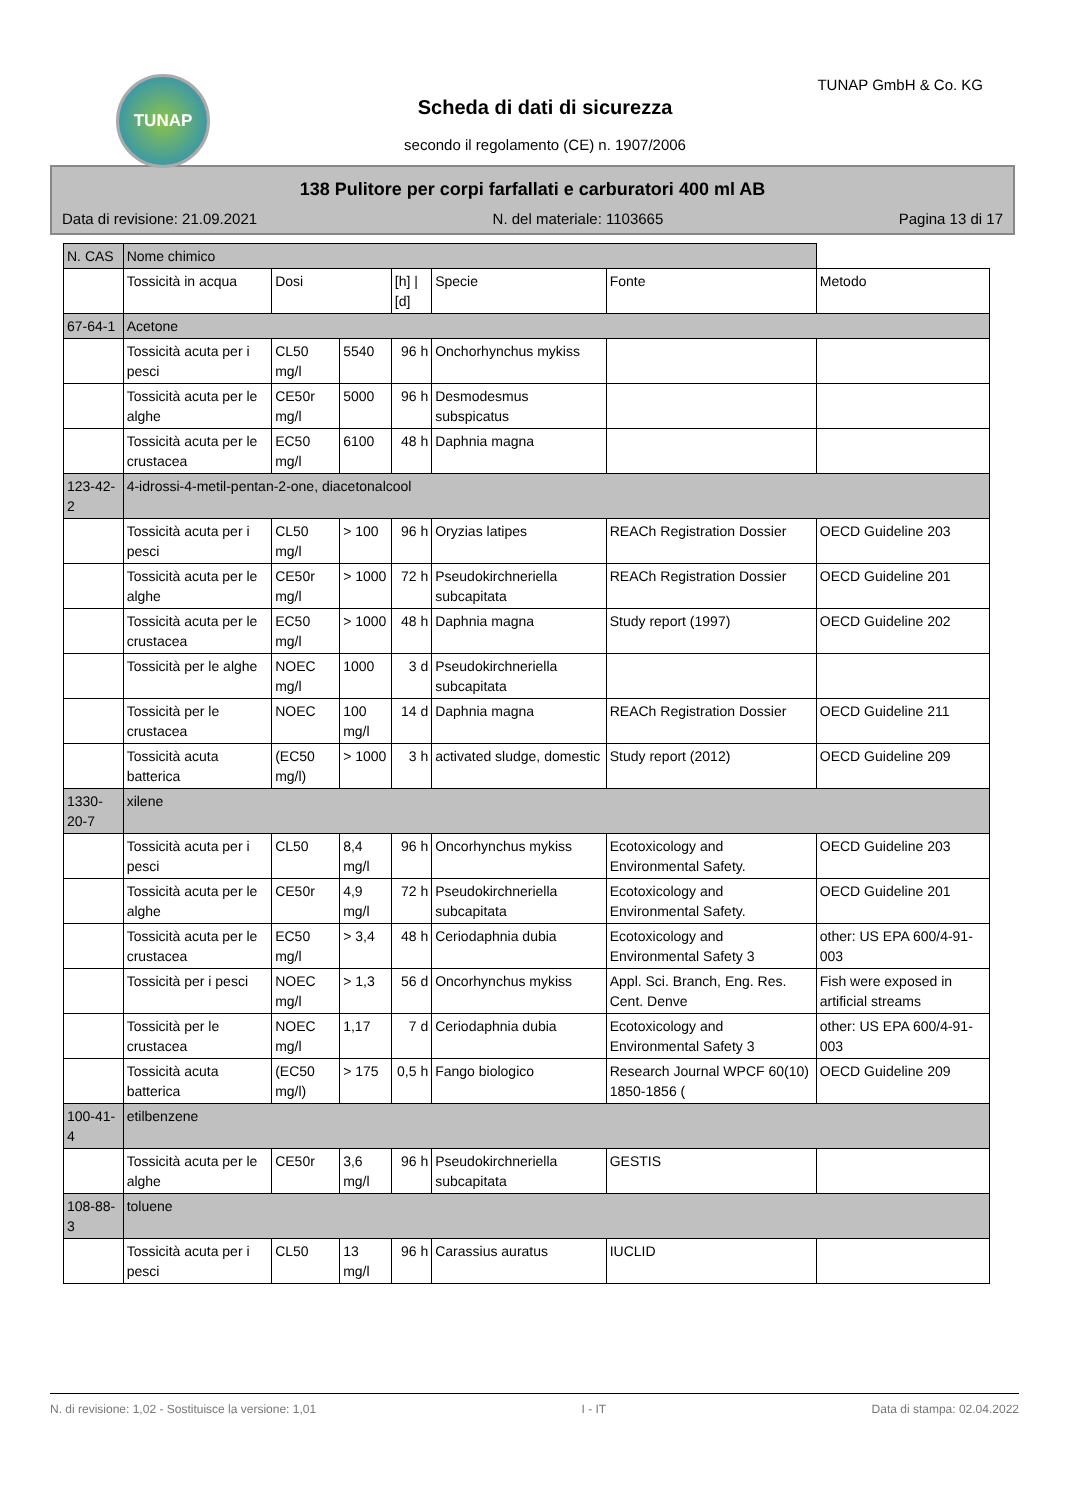TUNAP TUNAP GmbH & Co. KG
Scheda di dati di sicurezza
secondo il regolamento (CE) n. 1907/2006
138 Pulitore per corpi farfallati e carburatori 400 ml AB
Data di revisione: 21.09.2021 N. del materiale: 1103665 Pagina 13 di 17
| N. CAS | Nome chimico | | | | | | |
| --- | --- | --- | --- | --- | --- | --- | --- |
| | Tossicità in acqua | Dosi | | [h] / [d] | Specie | Fonte | Metodo |
| 67-64-1 | Acetone | | | | | | |
| | Tossicità acuta per i pesci | CL50 mg/l | 5540 | 96 h | Onchorhynchus mykiss | | |
| | Tossicità acuta per le alghe | CE50r mg/l | 5000 | 96 h | Desmodesmus subspicatus | | |
| | Tossicità acuta per le crustacea | EC50 mg/l | 6100 | 48 h | Daphnia magna | | |
| 123-42-2 | 4-idrossi-4-metil-pentan-2-one, diacetonalcool | | | | | | |
| | Tossicità acuta per i pesci | CL50 mg/l | > 100 | 96 h | Oryzias latipes | REACh Registration Dossier | OECD Guideline 203 |
| | Tossicità acuta per le alghe | CE50r mg/l | > 1000 | 72 h | Pseudokirchneriella subcapitata | REACh Registration Dossier | OECD Guideline 201 |
| | Tossicità acuta per le crustacea | EC50 mg/l | > 1000 | 48 h | Daphnia magna | Study report (1997) | OECD Guideline 202 |
| | Tossicità per le alghe | NOEC mg/l | 1000 | 3 d | Pseudokirchneriella subcapitata | | |
| | Tossicità per le crustacea | NOEC | 100 mg/l | 14 d | Daphnia magna | REACh Registration Dossier | OECD Guideline 211 |
| | Tossicità acuta batterica | (EC50 mg/l) | > 1000 | 3 h | activated sludge, domestic | Study report (2012) | OECD Guideline 209 |
| 1330-20-7 | xilene | | | | | | |
| | Tossicità acuta per i pesci | CL50 | 8,4 mg/l | 96 h | Oncorhynchus mykiss | Ecotoxicology and Environmental Safety. | OECD Guideline 203 |
| | Tossicità acuta per le alghe | CE50r | 4,9 mg/l | 72 h | Pseudokirchneriella subcapitata | Ecotoxicology and Environmental Safety. | OECD Guideline 201 |
| | Tossicità acuta per le crustacea | EC50 mg/l | > 3,4 | 48 h | Ceriodaphnia dubia | Ecotoxicology and Environmental Safety 3 | other: US EPA 600/4-91-003 |
| | Tossicità per i pesci | NOEC mg/l | > 1,3 | 56 d | Oncorhynchus mykiss | Appl. Sci. Branch, Eng. Res. Cent. Denve | Fish were exposed in artificial streams |
| | Tossicità per le crustacea | NOEC mg/l | 1,17 | 7 d | Ceriodaphnia dubia | Ecotoxicology and Environmental Safety 3 | other: US EPA 600/4-91-003 |
| | Tossicità acuta batterica | (EC50 mg/l) | > 175 | 0,5 h | Fango biologico | Research Journal WPCF 60(10) 1850-1856 ( | OECD Guideline 209 |
| 100-41-4 | etilbenzene | | | | | | |
| | Tossicità acuta per le alghe | CE50r | 3,6 mg/l | 96 h | Pseudokirchneriella subcapitata | GESTIS | |
| 108-88-3 | toluene | | | | | | |
| | Tossicità acuta per i pesci | CL50 | 13 mg/l | 96 h | Carassius auratus | IUCLID | |
N. di revisione: 1,02 - Sostituisce la versione: 1,01 I - IT Data di stampa: 02.04.2022